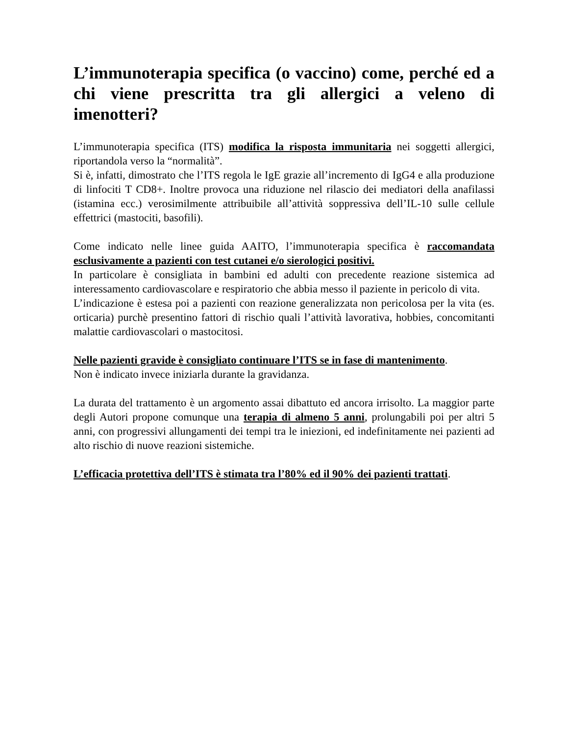L’immunoterapia specifica (o vaccino) come, perché ed a chi viene prescritta tra gli allergici a veleno di imenotteri?
L’immunoterapia specifica (ITS) modifica la risposta immunitaria nei soggetti allergici, riportandola verso la “normalità”.
Si è, infatti, dimostrato che l’ITS regola le IgE grazie all’incremento di IgG4 e alla produzione di linfociti T CD8+. Inoltre provoca una riduzione nel rilascio dei mediatori della anafilassi (istamina ecc.) verosimilmente attribuibile all’attività soppressiva dell’IL-10 sulle cellule effettrici (mastociti, basofili).
Come indicato nelle linee guida AAITO, l’immunoterapia specifica è raccomandata esclusivamente a pazienti con test cutanei e/o sierologici positivi.
In particolare è consigliata in bambini ed adulti con precedente reazione sistemica ad interessamento cardiovascolare e respiratorio che abbia messo il paziente in pericolo di vita.
L’indicazione è estesa poi a pazienti con reazione generalizzata non pericolosa per la vita (es. orticaria) purchè presentino fattori di rischio quali l’attività lavorativa, hobbies, concomitanti malattie cardiovascolari o mastocitosi.
Nelle pazienti gravide è consigliato continuare l’ITS se in fase di mantenimento.
Non è indicato invece iniziarla durante la gravidanza.
La durata del trattamento è un argomento assai dibattuto ed ancora irrisolto. La maggior parte degli Autori propone comunque una terapia di almeno 5 anni, prolungabili poi per altri 5 anni, con progressivi allungamenti dei tempi tra le iniezioni, ed indefinitamente nei pazienti ad alto rischio di nuove reazioni sistemiche.
L’efficacia protettiva dell’ITS è stimata tra l’80% ed il 90% dei pazienti trattati.